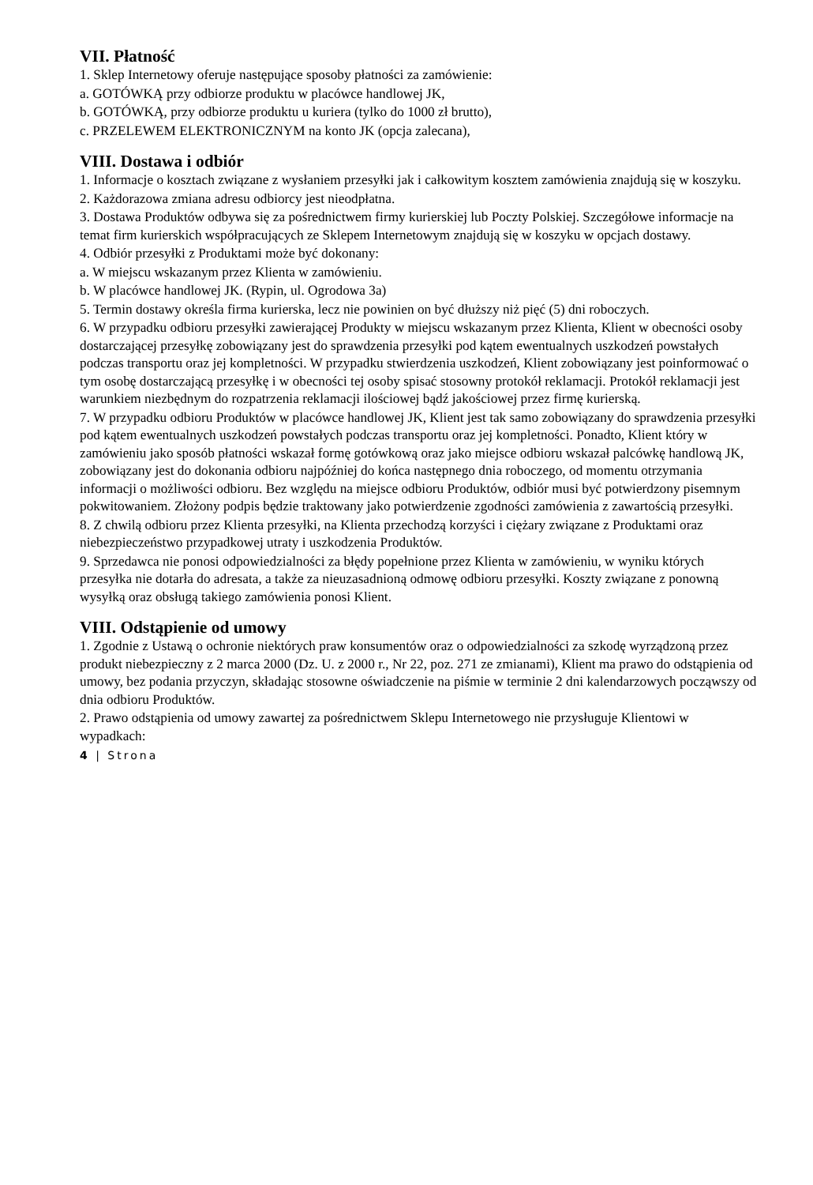VII. Płatność
1. Sklep Internetowy oferuje następujące sposoby płatności za zamówienie:
a. GOTÓWKĄ przy odbiorze produktu w placówce handlowej JK,
b. GOTÓWKĄ, przy odbiorze produktu u kuriera (tylko do 1000 zł brutto),
c. PRZELEWEM ELEKTRONICZNYM na konto JK (opcja zalecana),
VIII. Dostawa i odbiór
1. Informacje o kosztach związane z wysłaniem przesyłki jak i całkowitym kosztem zamówienia znajdują się w koszyku.
2. Każdorazowa zmiana adresu odbiorcy jest nieodpłatna.
3. Dostawa Produktów odbywa się za pośrednictwem firmy kurierskiej lub Poczty Polskiej. Szczegółowe informacje na temat firm kurierskich współpracujących ze Sklepem Internetowym znajdują się w koszyku w opcjach dostawy.
4. Odbiór przesyłki z Produktami może być dokonany:
a. W miejscu wskazanym przez Klienta w zamówieniu.
b. W placówce handlowej JK. (Rypin, ul. Ogrodowa 3a)
5. Termin dostawy określa firma kurierska, lecz nie powinien on być dłuższy niż pięć (5) dni roboczych.
6. W przypadku odbioru przesyłki zawierającej Produkty w miejscu wskazanym przez Klienta, Klient w obecności osoby dostarczającej przesyłkę zobowiązany jest do sprawdzenia przesyłki pod kątem ewentualnych uszkodzeń powstałych podczas transportu oraz jej kompletności. W przypadku stwierdzenia uszkodzeń, Klient zobowiązany jest poinformować o tym osobę dostarczającą przesyłkę i w obecności tej osoby spisać stosowny protokół reklamacji. Protokół reklamacji jest warunkiem niezbędnym do rozpatrzenia reklamacji ilościowej bądź jakościowej przez firmę kurierską.
7. W przypadku odbioru Produktów w placówce handlowej JK, Klient jest tak samo zobowiązany do sprawdzenia przesyłki pod kątem ewentualnych uszkodzeń powstałych podczas transportu oraz jej kompletności. Ponadto, Klient który w zamówieniu jako sposób płatności wskazał formę gotówkową oraz jako miejsce odbioru wskazał palcówkę handlową JK, zobowiązany jest do dokonania odbioru najpóźniej do końca następnego dnia roboczego, od momentu otrzymania informacji o możliwości odbioru. Bez względu na miejsce odbioru Produktów, odbiór musi być potwierdzony pisemnym pokwitowaniem. Złożony podpis będzie traktowany jako potwierdzenie zgodności zamówienia z zawartością przesyłki.
8. Z chwilą odbioru przez Klienta przesyłki, na Klienta przechodzą korzyści i ciężary związane z Produktami oraz niebezpieczeństwo przypadkowej utraty i uszkodzenia Produktów.
9. Sprzedawca nie ponosi odpowiedzialności za błędy popełnione przez Klienta w zamówieniu, w wyniku których przesyłka nie dotarła do adresata, a także za nieuzasadnioną odmowę odbioru przesyłki. Koszty związane z ponowną wysyłką oraz obsługą takiego zamówienia ponosi Klient.
VIII. Odstąpienie od umowy
1. Zgodnie z Ustawą o ochronie niektórych praw konsumentów oraz o odpowiedzialności za szkodę wyrządzoną przez produkt niebezpieczny z 2 marca 2000 (Dz. U. z 2000 r., Nr 22, poz. 271 ze zmianami), Klient ma prawo do odstąpienia od umowy, bez podania przyczyn, składając stosowne oświadczenie na piśmie w terminie 2 dni kalendarzowych począwszy od dnia odbioru Produktów.
2. Prawo odstąpienia od umowy zawartej za pośrednictwem Sklepu Internetowego nie przysługuje Klientowi w wypadkach:
4 | Strona